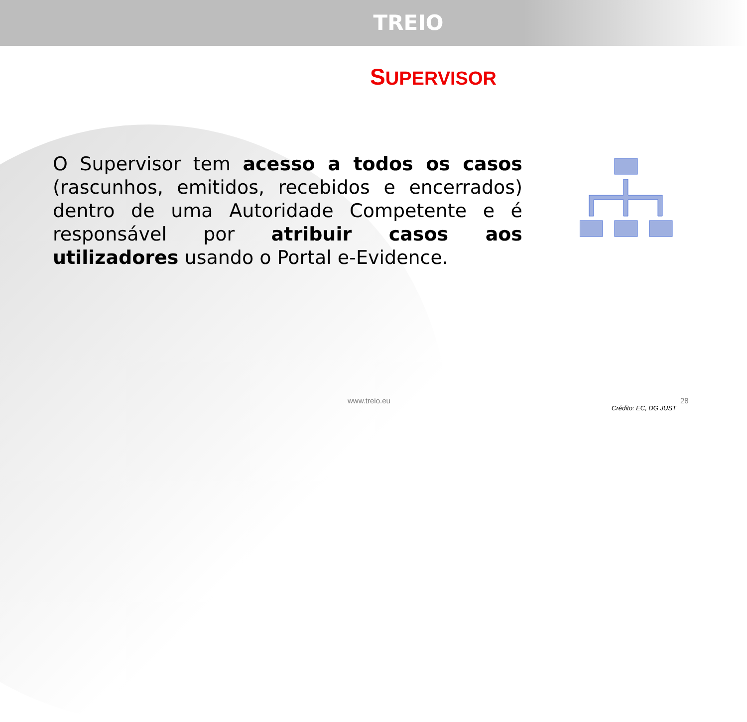TREIO
SUPERVISOR
O Supervisor tem acesso a todos os casos (rascunhos, emitidos, recebidos e encerrados) dentro de uma Autoridade Competente e é responsável por atribuir casos aos utilizadores usando o Portal e-Evidence.
www.treio.eu 28
Crédito: EC, DG JUST